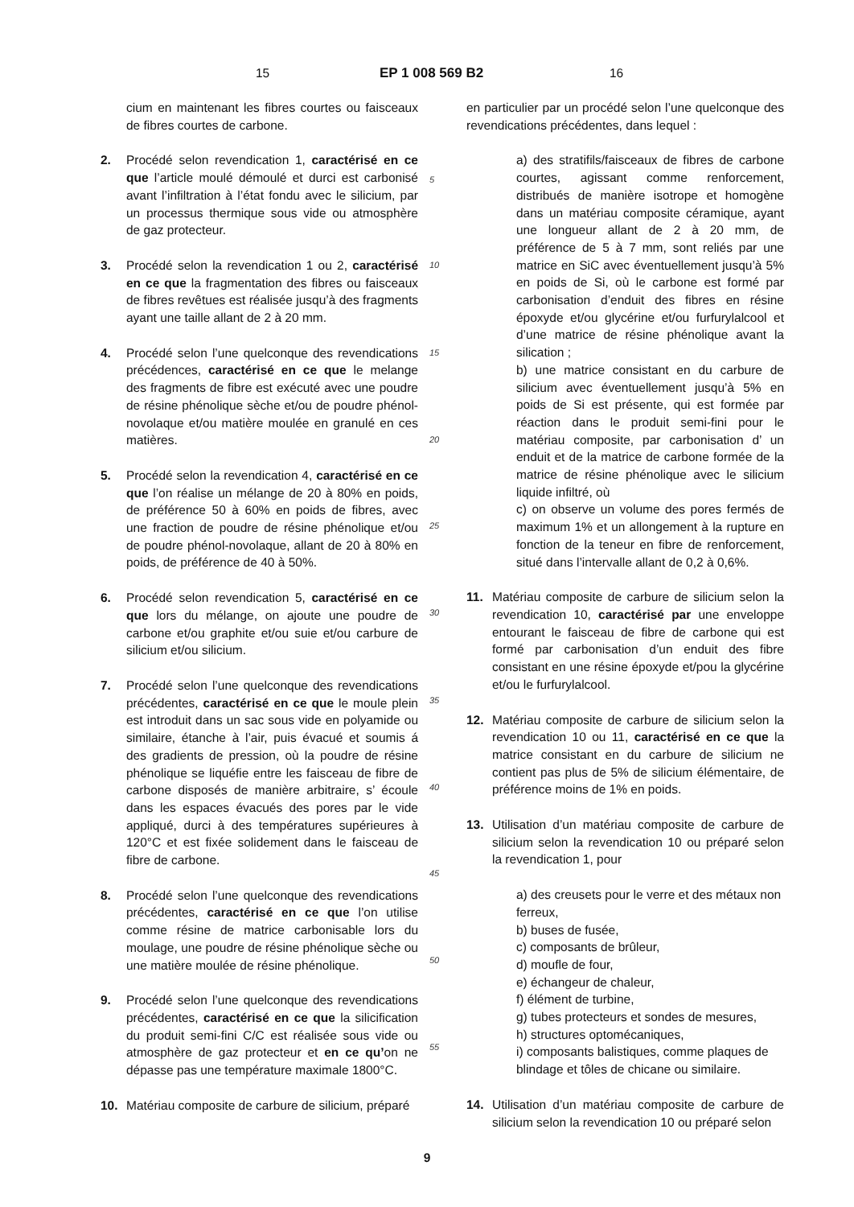15 EP 1 008 569 B2 16
cium en maintenant les fibres courtes ou faisceaux de fibres courtes de carbone.
2. Procédé selon revendication 1, caractérisé en ce que l’article moulé démoulé et durci est carbonisé avant l’infiltration à l’état fondu avec le silicium, par un processus thermique sous vide ou atmosphère de gaz protecteur.
3. Procédé selon la revendication 1 ou 2, caractérisé en ce que la fragmentation des fibres ou faisceaux de fibres revêtues est réalisée jusqu’à des fragments ayant une taille allant de 2 à 20 mm.
4. Procédé selon l’une quelconque des revendications précédences, caractérisé en ce que le melange des fragments de fibre est exécuté avec une poudre de résine phénolique sèche et/ou de poudre phénol-novolaque et/ou matière moulée en granulé en ces matières.
5. Procédé selon la revendication 4, caractérisé en ce que l’on réalise un mélange de 20 à 80% en poids, de préférence 50 à 60% en poids de fibres, avec une fraction de poudre de résine phénolique et/ou de poudre phénol-novolaque, allant de 20 à 80% en poids, de préférence de 40 à 50%.
6. Procédé selon revendication 5, caractérisé en ce que lors du mélange, on ajoute une poudre de carbone et/ou graphite et/ou suie et/ou carbure de silicium et/ou silicium.
7. Procédé selon l’une quelconque des revendications précédentes, caractérisé en ce que le moule plein est introduit dans un sac sous vide en polyamide ou similaire, étanche à l’air, puis évacué et soumis á des gradients de pression, où la poudre de résine phénolique se liquéfie entre les faisceau de fibre de carbone disposés de manière arbitraire, s’ écoule dans les espaces évacués des pores par le vide appliqué, durci à des températures supérieures à 120°C et est fixée solidement dans le faisceau de fibre de carbone.
8. Procédé selon l’une quelconque des revendications précédentes, caractérisé en ce que l’on utilise comme résine de matrice carbonisable lors du moulage, une poudre de résine phénolique sèche ou une matière moulée de résine phénolique.
9. Procédé selon l’une quelconque des revendications précédentes, caractérisé en ce que la silicification du produit semi-fini C/C est réalisée sous vide ou atmosphère de gaz protecteur et en ce qu’on ne dépasse pas une température maximale 1800°C.
10. Matériau composite de carbure de silicium, préparé
5
10
15
20
25
30
35
40
45
50
55
en particulier par un procédé selon l’une quelconque des revendications précédentes, dans lequel :
a) des stratifils/faisceaux de fibres de carbone courtes, agissant comme renforcement, distribués de manière isotrope et homogène dans un matériau composite céramique, ayant une longueur allant de 2 à 20 mm, de préférence de 5 à 7 mm, sont reliés par une matrice en SiC avec éventuellement jusqu’à 5% en poids de Si, où le carbone est formé par carbonisation d’enduit des fibres en résine époxyde et/ou glycérine et/ou furfurylalcool et d’une matrice de résine phénolique avant la silication ;
b) une matrice consistant en du carbure de silicium avec éventuellement jusqu’à 5% en poids de Si est présente, qui est formée par réaction dans le produit semi-fini pour le matériau composite, par carbonisation d’ un enduit et de la matrice de carbone formée de la matrice de résine phénolique avec le silicium liquide infiltré, où
c) on observe un volume des pores fermés de maximum 1% et un allongement à la rupture en fonction de la teneur en fibre de renforcement, situé dans l’intervalle allant de 0,2 à 0,6%.
11. Matériau composite de carbure de silicium selon la revendication 10, caractérisé par une enveloppe entourant le faisceau de fibre de carbone qui est formé par carbonisation d’un enduit des fibre consistant en une résine époxyde et/pou la glycérine et/ou le furfurylalcool.
12. Matériau composite de carbure de silicium selon la revendication 10 ou 11, caractérisé en ce que la matrice consistant en du carbure de silicium ne contient pas plus de 5% de silicium élémentaire, de préférence moins de 1% en poids.
13. Utilisation d’un matériau composite de carbure de silicium selon la revendication 10 ou préparé selon la revendication 1, pour
a) des creusets pour le verre et des métaux non ferreux,
b) buses de fusée,
c) composants de brûleur,
d) moufle de four,
e) échangeur de chaleur,
f) élément de turbine,
g) tubes protecteurs et sondes de mesures,
h) structures optomécaniques,
i) composants balistiques, comme plaques de blindage et tôles de chicane ou similaire.
14. Utilisation d’un matériau composite de carbure de silicium selon la revendication 10 ou préparé selon
9